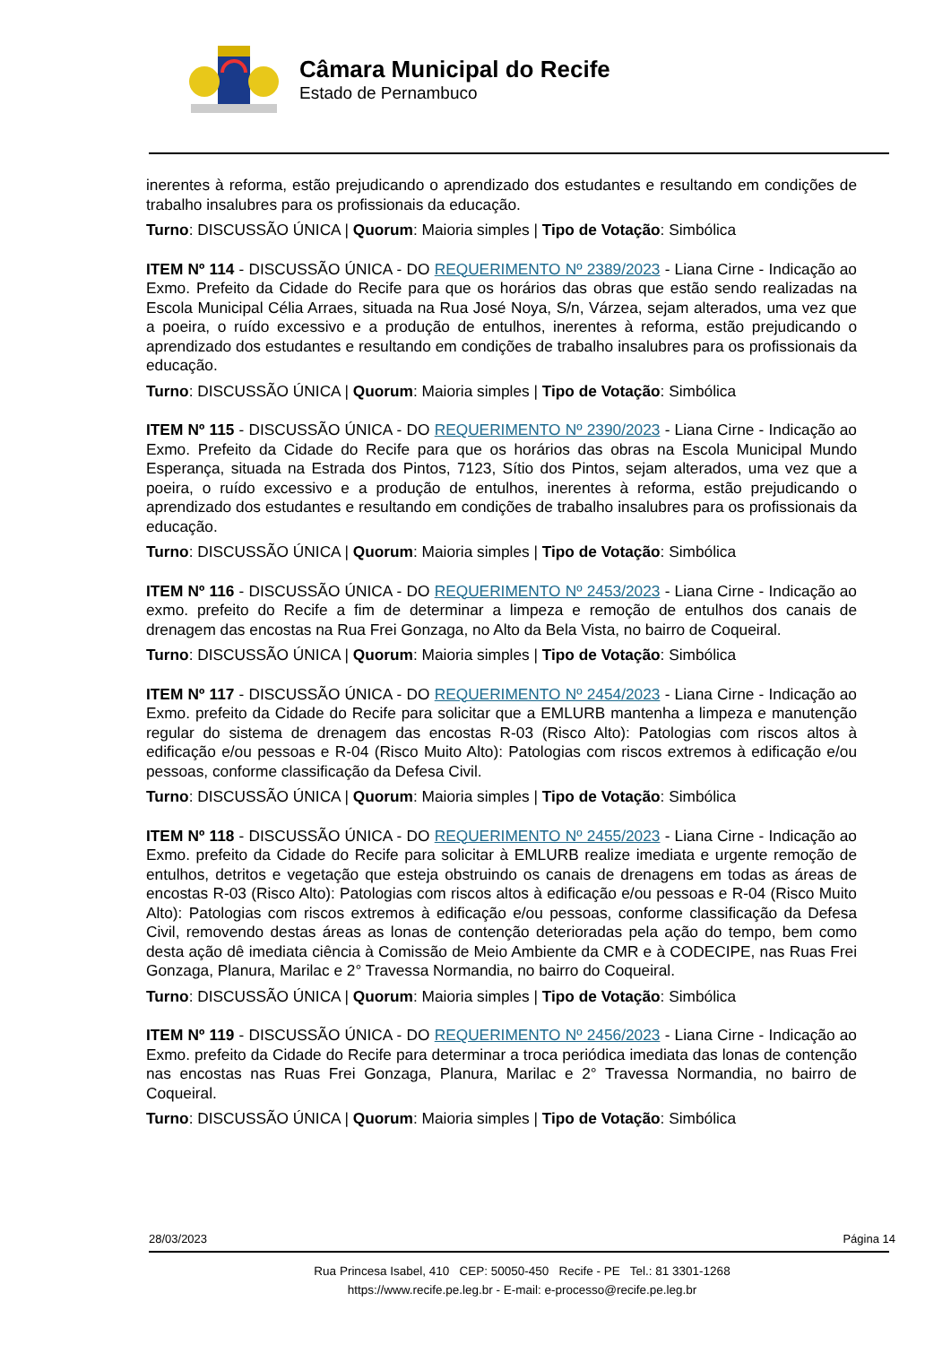Câmara Municipal do Recife
Estado de Pernambuco
inerentes à reforma, estão prejudicando o aprendizado dos estudantes e resultando em condições de trabalho insalubres para os profissionais da educação.
Turno: DISCUSSÃO ÚNICA | Quorum: Maioria simples | Tipo de Votação: Simbólica
ITEM Nº 114 - DISCUSSÃO ÚNICA - DO REQUERIMENTO Nº 2389/2023 - Liana Cirne - Indicação ao Exmo. Prefeito da Cidade do Recife para que os horários das obras que estão sendo realizadas na Escola Municipal Célia Arraes, situada na Rua José Noya, S/n, Várzea, sejam alterados, uma vez que a poeira, o ruído excessivo e a produção de entulhos, inerentes à reforma, estão prejudicando o aprendizado dos estudantes e resultando em condições de trabalho insalubres para os profissionais da educação.
Turno: DISCUSSÃO ÚNICA | Quorum: Maioria simples | Tipo de Votação: Simbólica
ITEM Nº 115 - DISCUSSÃO ÚNICA - DO REQUERIMENTO Nº 2390/2023 - Liana Cirne - Indicação ao Exmo. Prefeito da Cidade do Recife para que os horários das obras na Escola Municipal Mundo Esperança, situada na Estrada dos Pintos, 7123, Sítio dos Pintos, sejam alterados, uma vez que a poeira, o ruído excessivo e a produção de entulhos, inerentes à reforma, estão prejudicando o aprendizado dos estudantes e resultando em condições de trabalho insalubres para os profissionais da educação.
Turno: DISCUSSÃO ÚNICA | Quorum: Maioria simples | Tipo de Votação: Simbólica
ITEM Nº 116 - DISCUSSÃO ÚNICA - DO REQUERIMENTO Nº 2453/2023 - Liana Cirne - Indicação ao exmo. prefeito do Recife a fim de determinar a limpeza e remoção de entulhos dos canais de drenagem das encostas na Rua Frei Gonzaga, no Alto da Bela Vista, no bairro de Coqueiral.
Turno: DISCUSSÃO ÚNICA | Quorum: Maioria simples | Tipo de Votação: Simbólica
ITEM Nº 117 - DISCUSSÃO ÚNICA - DO REQUERIMENTO Nº 2454/2023 - Liana Cirne - Indicação ao Exmo. prefeito da Cidade do Recife para solicitar que a EMLURB mantenha a limpeza e manutenção regular do sistema de drenagem das encostas R-03 (Risco Alto): Patologias com riscos altos à edificação e/ou pessoas e R-04 (Risco Muito Alto): Patologias com riscos extremos à edificação e/ou pessoas, conforme classificação da Defesa Civil.
Turno: DISCUSSÃO ÚNICA | Quorum: Maioria simples | Tipo de Votação: Simbólica
ITEM Nº 118 - DISCUSSÃO ÚNICA - DO REQUERIMENTO Nº 2455/2023 - Liana Cirne - Indicação ao Exmo. prefeito da Cidade do Recife para solicitar à EMLURB realize imediata e urgente remoção de entulhos, detritos e vegetação que esteja obstruindo os canais de drenagens em todas as áreas de encostas R-03 (Risco Alto): Patologias com riscos altos à edificação e/ou pessoas e R-04 (Risco Muito Alto): Patologias com riscos extremos à edificação e/ou pessoas, conforme classificação da Defesa Civil, removendo destas áreas as lonas de contenção deterioradas pela ação do tempo, bem como desta ação dê imediata ciência à Comissão de Meio Ambiente da CMR e à CODECIPE, nas Ruas Frei Gonzaga, Planura, Marilac e 2° Travessa Normandia, no bairro do Coqueiral.
Turno: DISCUSSÃO ÚNICA | Quorum: Maioria simples | Tipo de Votação: Simbólica
ITEM Nº 119 - DISCUSSÃO ÚNICA - DO REQUERIMENTO Nº 2456/2023 - Liana Cirne - Indicação ao Exmo. prefeito da Cidade do Recife para determinar a troca periódica imediata das lonas de contenção nas encostas nas Ruas Frei Gonzaga, Planura, Marilac e 2° Travessa Normandia, no bairro de Coqueiral.
Turno: DISCUSSÃO ÚNICA | Quorum: Maioria simples | Tipo de Votação: Simbólica
28/03/2023 Página 14
Rua Princesa Isabel, 410 CEP: 50050-450 Recife - PE Tel.: 81 3301-1268
https://www.recife.pe.leg.br - E-mail: e-processo@recife.pe.leg.br